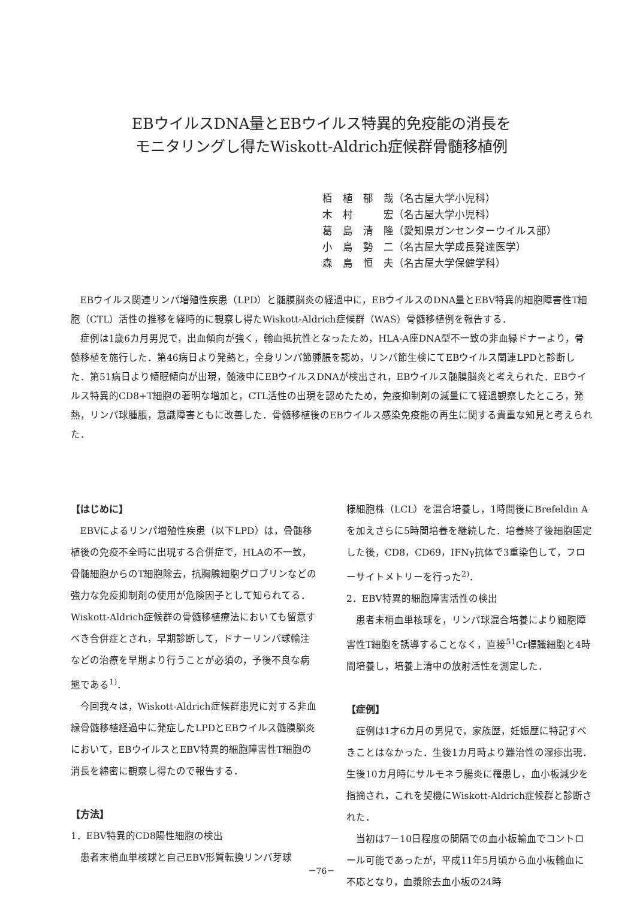EBウイルスDNA量とEBウイルス特異的免疫能の消長を
モニタリングし得たWiskott-Aldrich症候群骨髄移植例
栢　植　郁　哉（名古屋大学小児科）
木　村　　　宏（名古屋大学小児科）
葛　島　清　隆（愛知県ガンセンターウイルス部）
小　島　勢　二（名古屋大学成長発達医学）
森　島　恒　夫（名古屋大学保健学科）
EBウイルス関連リンパ増殖性疾患（LPD）と髄膜脳炎の経過中に，EBウイルスのDNA量とEBV特異的細胞障害性T細胞（CTL）活性の推移を経時的に観察し得たWiskott-Aldrich症候群（WAS）骨髄移植例を報告する．
症例は1歳6カ月男児で，出血傾向が強く，輸血抵抗性となったため，HLA-A座DNA型不一致の非血縁ドナーより，骨髄移植を施行した．第46病日より発熱と，全身リンパ節腫脹を認め，リンパ節生検にてEBウイルス関連LPDと診断した．第51病日より傾眠傾向が出現，髄液中にEBウイルスDNAが検出され，EBウイルス髄膜脳炎と考えられた．EBウイルス特異的CD8+T細胞の著明な増加と，CTL活性の出現を認めたため，免疫抑制剤の減量にて経過観察したところ，発熱，リンパ球腫脹，意識障害ともに改善した．骨髄移植後のEBウイルス感染免疫能の再生に関する貴重な知見と考えられた．
【はじめに】
EBVによるリンパ増殖性疾患（以下LPD）は，骨髄移植後の免疫不全時に出現する合併症で，HLAの不一致，骨髄細胞からのT細胞除去，抗胸腺細胞グロブリンなどの強力な免疫抑制剤の使用が危険因子として知られてる．Wiskott-Aldrich症候群の骨髄移植療法においても留意すべき合併症とされ，早期診断して，ドナーリンパ球輸注などの治療を早期より行うことが必須の，予後不良な病態である<sup>1)</sup>．
今回我々は，Wiskott-Aldrich症候群患児に対する非血縁骨髄移植経過中に発症したLPDとEBウイルス髄膜脳炎において，EBウイルスとEBV特異的細胞障害性T細胞の消長を綿密に観察し得たので報告する．
【方法】
1．EBV特異的CD8陽性細胞の検出
患者末梢血単核球と自己EBV形質転換リンパ芽球
様細胞株（LCL）を混合培養し，1時間後にBrefeldin Aを加えさらに5時間培養を継続した．培養終了後細胞固定した後，CD8，CD69，IFNγ抗体で3重染色して，フローサイトメトリーを行った<sup>2)</sup>．
2．EBV特異的細胞障害活性の検出
患者末梢血単核球を，リンパ球混合培養により細胞障害性T細胞を誘導することなく，直接<sup>51</sup>Cr標識細胞と4時間培養し，培養上清中の放射活性を測定した．
【症例】
症例は1才6カ月の男児で，家族歴，妊娠歴に特記すべきことはなかった．生後1カ月時より難治性の湿疹出現．生後10カ月時にサルモネラ腸炎に罹患し，血小板減少を指摘され，これを契機にWiskott-Aldrich症候群と診断された．
当初は7－10日程度の間隔での血小板輸血でコントロール可能であったが，平成11年5月頃から血小板輸血に不応となり，血漿除去血小板の24時
－76－